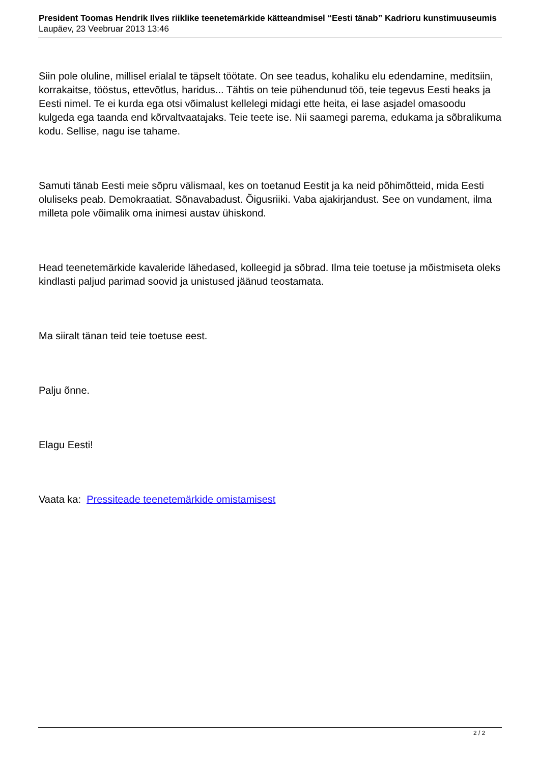President Toomas Hendrik Ilves riiklike teenetemärkide kätteandmisel “Eesti tänab” Kadrioru kunstimuuseumis
Laupäev, 23 Veebruar 2013 13:46
Siin pole oluline, millisel erialal te täpselt töötate. On see teadus, kohaliku elu edendamine, meditsiin, korrakaitse, tööstus, ettevõtlus, haridus... Tähtis on teie pühendunud töö, teie tegevus Eesti heaks ja Eesti nimel. Te ei kurda ega otsi võimalust kellelegi midagi ette heita, ei lase asjadel omasoodu kulgeda ega taanda end kõrvaltvaatajaks. Teie teete ise. Nii saamegi parema, edukama ja sõbralikuma kodu. Sellise, nagu ise tahame.
Samuti tänab Eesti meie sõpru välismaal, kes on toetanud Eestit ja ka neid põhimõtteid, mida Eesti oluliseks peab. Demokraatiat. Sõnavabadust. Õigusriiki. Vaba ajakirjandust. See on vundament, ilma milleta pole võimalik oma inimesi austav ühiskond.
Head teenetemärkide kavaleride lähedased, kolleegid ja sõbrad. Ilma teie toetuse ja mõistmiseta oleks kindlasti paljud parimad soovid ja unistused jäänud teostamata.
Ma siiralt tänan teid teie toetuse eest.
Palju õnne.
Elagu Eesti!
Vaata ka: Pressiteade teenetemärkide omistamisest
2 / 2